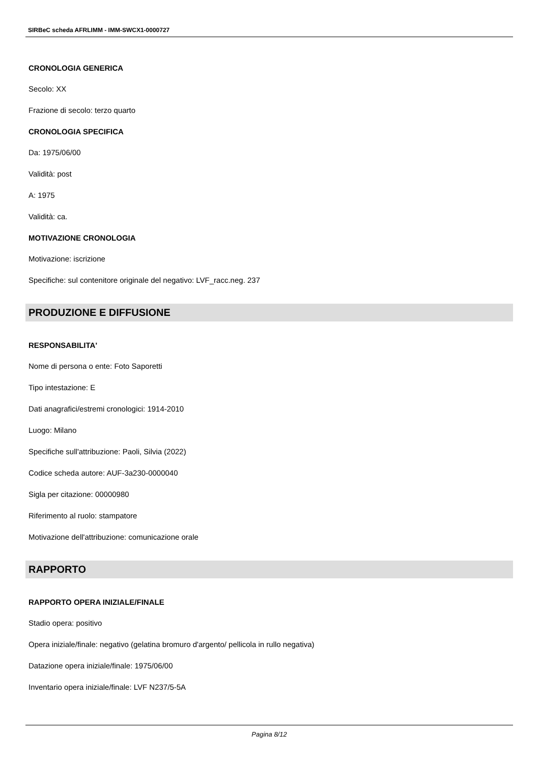SIRBeC scheda AFRLIMM - IMM-SWCX1-0000727
CRONOLOGIA GENERICA
Secolo: XX
Frazione di secolo: terzo quarto
CRONOLOGIA SPECIFICA
Da: 1975/06/00
Validità: post
A: 1975
Validità: ca.
MOTIVAZIONE CRONOLOGIA
Motivazione: iscrizione
Specifiche: sul contenitore originale del negativo: LVF_racc.neg. 237
PRODUZIONE E DIFFUSIONE
RESPONSABILITA'
Nome di persona o ente: Foto Saporetti
Tipo intestazione: E
Dati anagrafici/estremi cronologici: 1914-2010
Luogo: Milano
Specifiche sull'attribuzione: Paoli, Silvia (2022)
Codice scheda autore: AUF-3a230-0000040
Sigla per citazione: 00000980
Riferimento al ruolo: stampatore
Motivazione dell'attribuzione: comunicazione orale
RAPPORTO
RAPPORTO OPERA INIZIALE/FINALE
Stadio opera: positivo
Opera iniziale/finale: negativo (gelatina bromuro d'argento/ pellicola in rullo negativa)
Datazione opera iniziale/finale: 1975/06/00
Inventario opera iniziale/finale: LVF N237/5-5A
Pagina 8/12